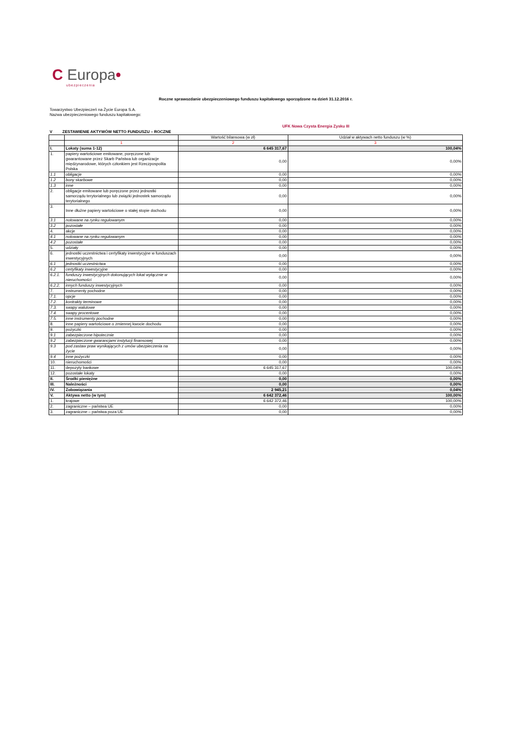C Europa•
ubezpieczenia
Roczne sprawozdanie ubezpieczeniowego funduszu kapitałowego sporządzone na dzień 31.12.2016 r.
Towarzystwo Ubezpieczeń na Życie Europa S.A.
Nazwa ubezpieczeniowego funduszu kapitałowego:
UFK Nowa Czysta Energia Zysku III
V ZESTAWIENIE AKTYWÓW NETTO FUNDUSZU – ROCZNE
| | | Wartość bilansowa (w zł) | Udział w aktywach netto funduszu (w %) |
| --- | --- | --- | --- |
| | 1 | 2 | 3 |
| I. | Lokaty (suma 1-12) | 6 645 317,67 | 100,04% |
| 1. | papiery wartościowe emitowane, poręczone lub gwarantowane przez Skarb Państwa lub organizacje międzynarodowe, których członkiem jest Rzeczpospolita Polska | 0,00 | 0,00% |
| 1.1 | obligacje | 0,00 | 0,00% |
| 1.2 | bony skarbowe | 0,00 | 0,00% |
| 1.3 | inne | 0,00 | 0,00% |
| 2. | obligacje emitowane lub poręczone przez jednostki samorządu terytorialnego lub związki jednostek samorządu terytorialnego | 0,00 | 0,00% |
| 3. | Inne dłużne papiery wartościowe o stałej stopie dochodu | 0,00 | 0,00% |
| 3.1 | notowane na rynku regulowanym | 0,00 | 0,00% |
| 3.2 | pozostałe | 0,00 | 0,00% |
| 4. | akcje | 0,00 | 0,00% |
| 4.1 | notowane na rynku regulowanym | 0,00 | 0,00% |
| 4.2 | pozostałe | 0,00 | 0,00% |
| 5. | udziały | 0,00 | 0,00% |
| 6. | jednostki uczestnictwa i certyfikaty inwestycyjne w funduszach inwestycyjnych | 0,00 | 0,00% |
| 6.1 | jednostki uczestnictwa | 0,00 | 0,00% |
| 6.2 | certyfikaty inwestycyjne | 0,00 | 0,00% |
| 6.2.1. | funduszy inwestycyjnych dokonujących lokat wyłącznie w nieruchomości | 0,00 | 0,00% |
| 6.2.2. | innych funduszy inwestycyjnych | 0,00 | 0,00% |
| 7. | instrumenty pochodne | 0,00 | 0,00% |
| 7.1. | opcje | 0,00 | 0,00% |
| 7.2. | kontrakty terminowe | 0,00 | 0,00% |
| 7.3. | swapy walutowe | 0,00 | 0,00% |
| 7.4. | swapy procentowe | 0,00 | 0,00% |
| 7.5. | inne instrumenty pochodne | 0,00 | 0,00% |
| 8. | inne papiery wartościowe o zmiennej kwocie dochodu | 0,00 | 0,00% |
| 9. | pożyczki | 0,00 | 0,00% |
| 9.1 | zabezpieczone hipotecznie | 0,00 | 0,00% |
| 9.2 | zabezpieczone gwarancjami instytucji finansowej | 0,00 | 0,00% |
| 9.3 | pod zastaw praw wynikających z umów ubezpieczenia na życie | 0,00 | 0,00% |
| 9.4 | inne pożyczki | 0,00 | 0,00% |
| 10. | nieruchomości | 0,00 | 0,00% |
| 11. | depozyty bankowe | 6 645 317,67 | 100,04% |
| 12. | pozostałe lokaty | 0,00 | 0,00% |
| II. | Środki pieniężne | 0,00 | 0,00% |
| III. | Należności | 0,00 | 0,00% |
| IV. | Zobowiązania | 2 945,21 | 0,04% |
| V. | Aktywa netto (w tym) | 6 642 372,46 | 100,00% |
| 1. | krajowe | 6 642 372,46 | 100,00% |
| 2. | zagraniczne – państwa UE | 0,00 | 0,00% |
| 3. | zagraniczne – państwa poza UE | 0,00 | 0,00% |